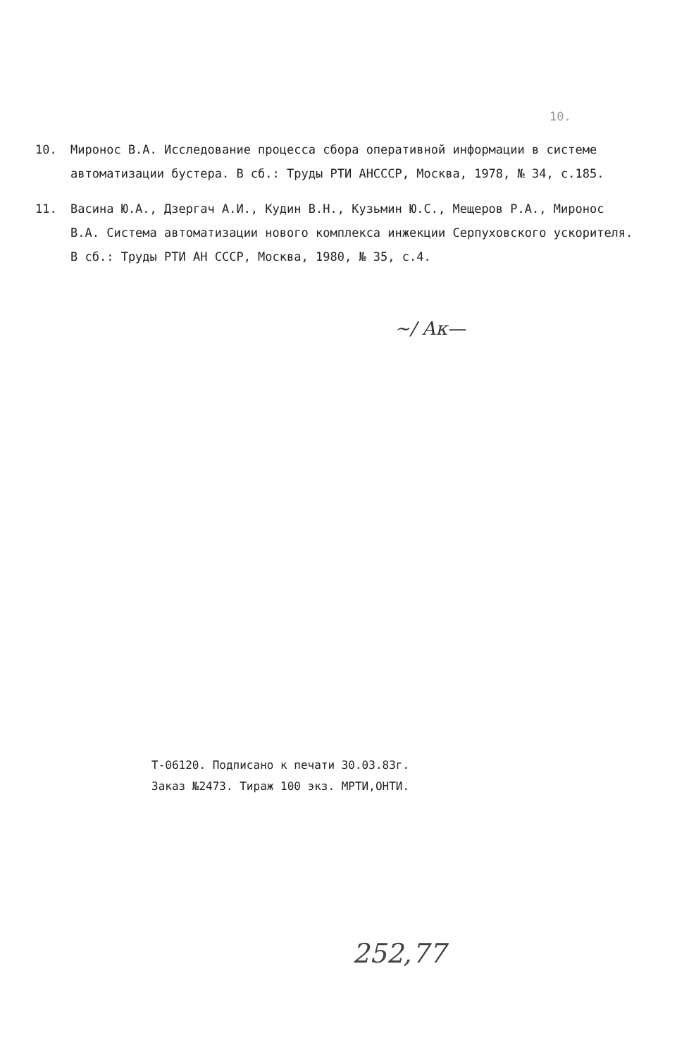10.
10. Миронос В.А. Исследование процесса сбора оперативной информации в системе автоматизации бустера. В сб.: Труды РТИ АНСССР, Москва, 1978, № 34, с.185.
11. Васина Ю.А., Дзергач А.И., Кудин В.Н., Кузьмин Ю.С., Мещеров Р.А., Миронос В.А. Система автоматизации нового комплекса инжекции Серпуховского ускорителя. В сб.: Труды РТИ АН СССР, Москва, 1980, № 35, с.4.
~/ Ак—
Т-06120. Подписано к печати 30.03.83г.
Заказ №2473. Тираж 100 экз. МРТИ,ОНТИ.
252,77